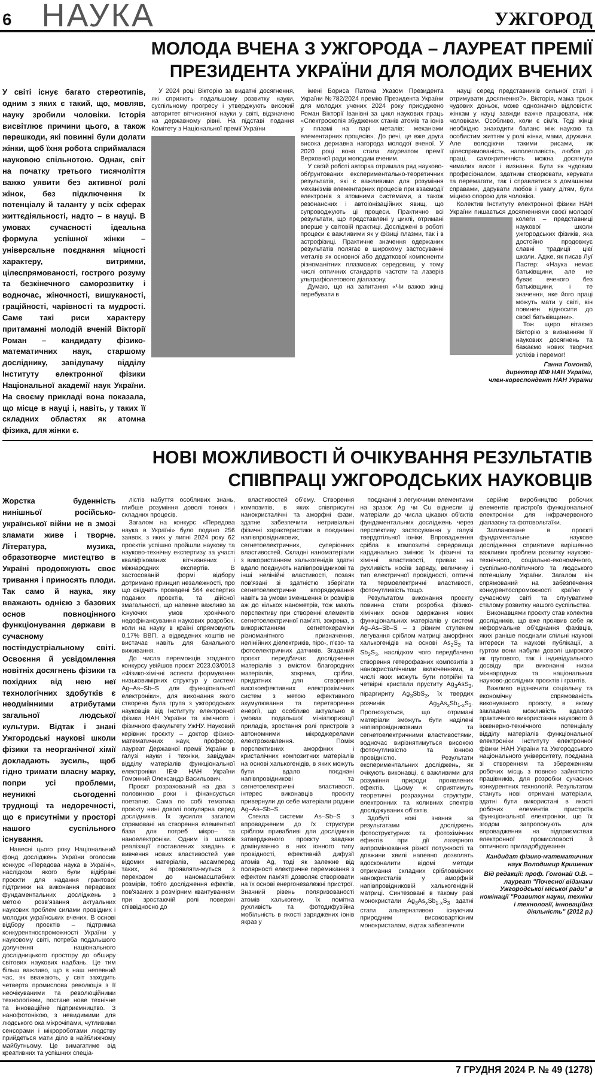6 НАУКА УЖГОРОД
МОЛОДА ВЧЕНА З УЖГОРОДА – ЛАУРЕАТ ПРЕМІЇ
ПРЕЗИДЕНТА УКРАЇНИ ДЛЯ МОЛОДИХ ВЧЕНИХ
У світі існує багато стереотипів, одним з яких є такий, що, мовляв, науку зробили чоловіки. Історія висвітлює причини цього, а також перешкоди, які повинні були долати жінки, щоб їхня робота сприймалася науковою спільнотою. Однак, світ на початку третього тисячоліття важко уявити без активної ролі жінок, без підключення їх потенціалу й таланту у всіх сферах життєдіяльності, надто – в науці. В умовах сучасності ідеальна формула успішної жінки – універсальне поєднання міцності характеру, витримки, цілеспрямованості, гострого розуму та безкінечного саморозвитку і водночас, жіночності, вишуканості, граційності, чарівності та мудрості. Саме такі риси характеру притаманні молодій вченій Вікторії Роман – кандидату фізико-математичних наук, старшому досліднику, завідувачу відділу Інституту електронної фізики Національної академії наук України. На своєму прикладі вона показала, що місце в науці і, навіть, у таких її складних областях як атомна фізика, для жінки є.
У 2024 році Вікторію за видатні досягнення, які сприяють подальшому розвитку науки, суспільному прогресу і утверджують високий авторитет вітчизняної науки у світі, відзначено на державному рівні. На підставі подання Комітету з Національної премії України
імені Бориса Патона Указом Президента України №782/2024 премію Президента України для молодих учених 2024 року присуджено Роман Вікторії Іванівні за цикл наукових праць «Спектроскопія збуджених станів атомів та іонів у плазмі на парі металів: механізми елементарних процесів». До речі, це вже друга висока державна нагорода молодої вченої. У 2020 році вона стала лауреатом премії Верховної ради молодим вченим.
У своїй роботі авторка отримала ряд науково-обґрунтованих експериментально-теоретичних результатів, які є важливими для розуміння механізмів елементарних процесів при взаємодії електронів з атомними системами, а також резонансних і автоіонізаційних явищ, що супроводжують ці процеси. Практично всі результати, що представлені у циклі, отримані вперше у світовій практиці. Досліджені в роботі процеси є важливими як у фізиці плазми, так і в астрофізиці. Практичне значення одержаних результатів полягає в широкому застосуванні металів як основної або додаткової компоненти різноманітних плазмових середовищ, у тому числі оптичних стандартів частоти та лазерів ультрафіолетового діапазону.
Думаю, що на запитання «Чи важко жінці перебувати в
науці серед представників сильної статі і отримувати досягнення?», Вікторія, мама трьох чудових доньок, може однозначно відповісти: жінкам у науці завжди важче працювати, ніж чоловікам. Особливо, коли є сім'я. Тоді жінці необхідно знаходити баланс між наукою та особистим життям у ролі жінки, мами, дружини. Але володіючи такими рисами, як цілеспрямованість, наполегливість, любов до праці, самокритичність можна досягнути чималих висот і визнання. Бути як чудовим професіоналом, здатним створювати, керувати та перемагати, так і справлятися з домашніми справами, дарувати любов і увагу дітям, бути міцною опорою для чоловіка.
Колектив Інституту електронної фізики НАН України пишається досягненнями своєї молодої колеги – представниці наукової школи ужгородських фізиків, яка достойно продовжує славні традиції цієї школи. Адже, як писав Луї Пастер: «Наука немає батьківщини, але не буває вченого без батьківщини, і те значення, яке його праці можуть мати у світі, він повинен відносити до своєї батьківщини».
Тож щиро вітаємо Вікторію з визнанням її наукових досягнень та бажаємо нових творчих успіхів і перемог!
Ганна Гомонай,
директор ІЕФ НАН України,
член-кореспондент НАН України
НОВІ МОЖЛИВОСТІ Й ОЧІКУВАННЯ РЕЗУЛЬТАТІВ
СПІВПРАЦІ УЖГОРОДСЬКИХ НАУКОВЦІВ
Жорстка буденність нинішньої російсько-української війни не в змозі зламати живе і творче. Література, музика, образотворче мистецтво в Україні продовжують своє тривання і приносять плоди. Так само й наука, яку вважають однією з базових основ повноцінного функціонування держави в сучасному постіндустріальному світі. Освоєння й усвідомлення новітніх досягнень фізики та похідних від нею неї технологічних здобутків є неодмінними атрибутами загальної людської культури. Відтак і знані Ужгородські наукові школи фізики та неорганічної хімії докладають зусиль, щоб гідно тримати власну марку, попри усі проблеми, неуникні сьогоденні труднощі та недоречності, що є присутніми у просторі нашого суспільного існування.
Навесні цього року Національний фонд досліджень України оголосив конкурс «Передова наука в Україні», наслідком якого були відібрані проєкти для надання грантової підтримки на виконання передових фундаментальних досліджень з метою розв'язання актуальних наукових проблем силами провідних і молодих українських вчених. В основі відбору проєктів – підтримка конкурентноспроможності України у науковому світі, потреба подальшого долучення національного дослідницького простору до обширу світових наукових надбань. Це тим більш важливо, що в наш непевний час, як вважають, у світ заходить четверта промислова революція з її неочікуваними та революційними технологіями, постане нове технічне та інноваційне підприємництво. З нанофотонікою, з невидимими для людського ока мікрочіпами, чутливими сенсорами і мікророботами людству прийдеться мати діло в найближчому майбутньому. Це вимагатиме від креативних та успішних спеціа-
лістів набуття особливих знань, глибше розуміння доволі тонких і складних процесів.
Загалом на конкурс «Передова наука в Україні» було подано 256 заявок, з яких у липні 2024 року 62 проєктів успішно пройшли наукову та науково-технічну експертизу за участі кваліфікованих вітчизняних і міжнародних експертів. В застосованій формі відбору дотримано принцип незалежності, про що свідчать проведені 564 експертиз поданих проєктів, та дійсної змагальності, що напевне важливо за існуючих умов хронічного недофінансування наукових розробок, коли на науку в країні спрямовують 0,17% ВВП, а відведених коштів не вистачає навіть для банального виживання.
До числа переможців згаданого конкурсу увійшов проєкт 2023.03/0013 «Фізико-хімічні аспекти формування низьковимірних структур у системі Ag–As–Sb–S для функціональної електроніки», для виконання якого створена була група з ужгородських науковців від Інституту електронної фізики НАН України та хімічного і фізичного факультету УжНУ. Науковий керівник проєкту – доктор фізико-математичних наук, професор, лауреат Державної премії України в галузі науки і техніки, завідувач відділу матеріалів функціональної електроніки ІЕФ НАН України Гомонний Олександр Васильович.
Проєкт розрахований на два з половиною роки і фінансується поетапно. Сама по собі тематика проєкту нині доволі популярна серед дослідників. Їх зусилля загалом спрямовані на створення елементної бази для потреб мікро– та наноелектроніки. Одним із шляхів реалізації поставлених завдань є вивчення нових властивостей уже відомих матеріалів, насамперед таких, які проявляти-муться з переходом до наномасштабних розмірів, тобто дослідження ефектів, пов'язаних з розмірним квантуванням при зростаючій ролі поверхні співвідносно до
властивостей об'єму. Створення композитів, в яких співприсутні нанокристалічні та аморфні фази, здатне забезпечити нетривіальні фізичні характеристики в поєднанні напівпровідникових, сегнетоелектричних, суперіонних властивостей. Складні наноматеріали з використанням халькогенідів здатні вдало поєднують напівпровідникові та інші нелінійні властивості, позаяк пов'язані зі здатністю зберігати сегнетоелектричне впорядкування навіть за умови зменшення їх розмірів аж до кількох нанометрів, тож мають перспективу при створенні елементів сегнетоелектричної пам'яті, зокрема, з використанням сегнетокераміки різноманітного призначення, нелінійних діелектриків, піро-, п'єзо- та фотоелектричних датчиків. Згаданий проєкт передбачає дослідження матеріалів з вмістом благородних матеріалів, зокрема, срібла, придатних для створення високоефективних електрохімічних систем з метою ефективного акумулювання та перетворення енергії, що особливо актуально в умовах подальшої мініатюризації приладів, зростання ролі пристроїв з автономними мікроджерелами електроживлення. Поміж перспективних аморфних і кристалічних композитних матеріалів на основі халькогенідів, в яких можуть бути вдало поєднані напівпровідникові та сегнетоелектричні властивості, інтерес виконавців проєкту привернули до себе матеріали родини Ag–As–Sb–S.
Стекла системи As–Sb–S з впровадженим до їх структури сріблом привабливі для дослідників затвердженого проєкту завдяки домінуванню в них іонного типу провідності, ефективній дифузії атомів Ag, тоді як залежне від полярності електричне перемикання з ефектом пам'яті дозволяє створювати на їх основі енергонезалежні пристрої. Значний рівень поляризованості атомів халькогену, їх помітна рухливість та фотодифузійна мобільність в якості заряджених іонів якраз у
поєднанні з легуючими елементами на зразок Ag чи Cu віднесли ці матеріали до числа цікавих об'єктів фундаментальних досліджень через перспективу застосування у галузі твердотільної іоніки. Впровадження срібла в композитні середовища кардинально змінює їх фізичні та хімічні властивості, приває на рухливість носіїв заряду, величину і тип електричної провідності, оптичні та термоелектричні властивості, фоточутливість тощо.
Результатом виконання проєкту повинна стати розробка фізико-хімічних основ одержання нових функціональних матеріалів у системі Ag–As–Sb–S – з різним ступенем легування сріблом матриці аморфних халькогенідів на основі As<sub>2</sub>S<sub>3</sub> та Sb<sub>2</sub>S<sub>3</sub>, наслідком чого передбачено створення гетерофазних композитів з нанокристалічними включеннями, в числі яких можуть бути потрійні та четвірні кристали пруститу Ag<sub>3</sub>AsS<sub>3</sub>, пірарги­риту Ag<sub>3</sub>SbS<sub>3</sub>, їх твердих розчинів Ag<sub>3</sub>As<sub>x</sub>Sb<sub>1-x</sub>S<sub>3</sub>. Прогнозується, що отримані матеріали зможуть бути наділені напівпровідниковими та сегнетоелектричними властивостями, водночас вирізнятимуться високою фоточутливістю та іонною провідністю. Результати експериментальних досліджень, як очікують виконавці, є важливими для розуміння природи проявлених ефектів. Цьому ж сприятимуть теоретичні розрахунки структури, електронних та коливних спектрів досліджуваних об'єктів.
Здобуті нові знання за результатами досліджень фотоструктурних та фотохімічних ефектів при дії лазерного випромінювання різної потужності та довжини хвилі напевно дозволять вдосконалити відомі методи отримання складних срібловмісних нанокристалів у аморфній напівпровідниковій халькогенідній матриці. Синтезовані в такому разі монокристали Ag<sub>3</sub>As<sub>x</sub>Sb<sub>1-x</sub>S<sub>3</sub> здатні стати альтернативою існуючим природним високовартісним монокристалам, відтак забезпечити
серійне виробництво робочих елементів пристроїв функціональної електроніки для інфрачервоного діапазону та фотовольтаїки.
Заплановане в проєкті фундаментальне наукове дослідження сприятиме вирішенню важливих проблем розвитку науково-технічного, соціально-економічного, суспільно-політичного та людського потенціалу України. Загалом він спрямований на забезпечення конкурентоспроможності країни у сучасному світі та слугуватиме сталому розвитку нашого суспільства.
Виконавцями проєкту став колектив дослідників, що вже проявив себе як неформальне об'єднання фахівців, яких раніше поєднали спільні наукові інтереси та наукові публікації, а гуртом вони набули доволі широкого як групового, так і індивідуального досвіду при виконанні низки міжнародних та національних науково-дослідних проєктів і грантів.
Важливо відзначити соціальну та економічну спрямованість виконуваного проєкту, в якому закладена можливість вдалого практичного використання наукового й інженерно-технічного потенціалу відділу матеріалів функціональної електроніки Інституту електронної фізики НАН України та Ужгородського національного університету, поєднана зі створенням та збереженням робочих місць з повною зайнятістю працівників, для розробки сучасних конкурентних технологій. Результатом стануть нові отримані матеріали, здатні бути використані в якості робочих елементів пристроїв функціональної електроніки, що їх згодом запропонують для впровадження на підприємствах електронної промисловості й оптичного приладобудування.
Кандидат фізико-математичних наук Володимир Кришеник
Від редакції: проф. Гомонай О.В. – лауреат "Почесної відзнаки Ужгородської міської ради" в номінації "Розвиток науки, техніки і технології, інноваційна діяльність" (2012 р.)
7 ГРУДНЯ 2024 Р. № 49 (1278)